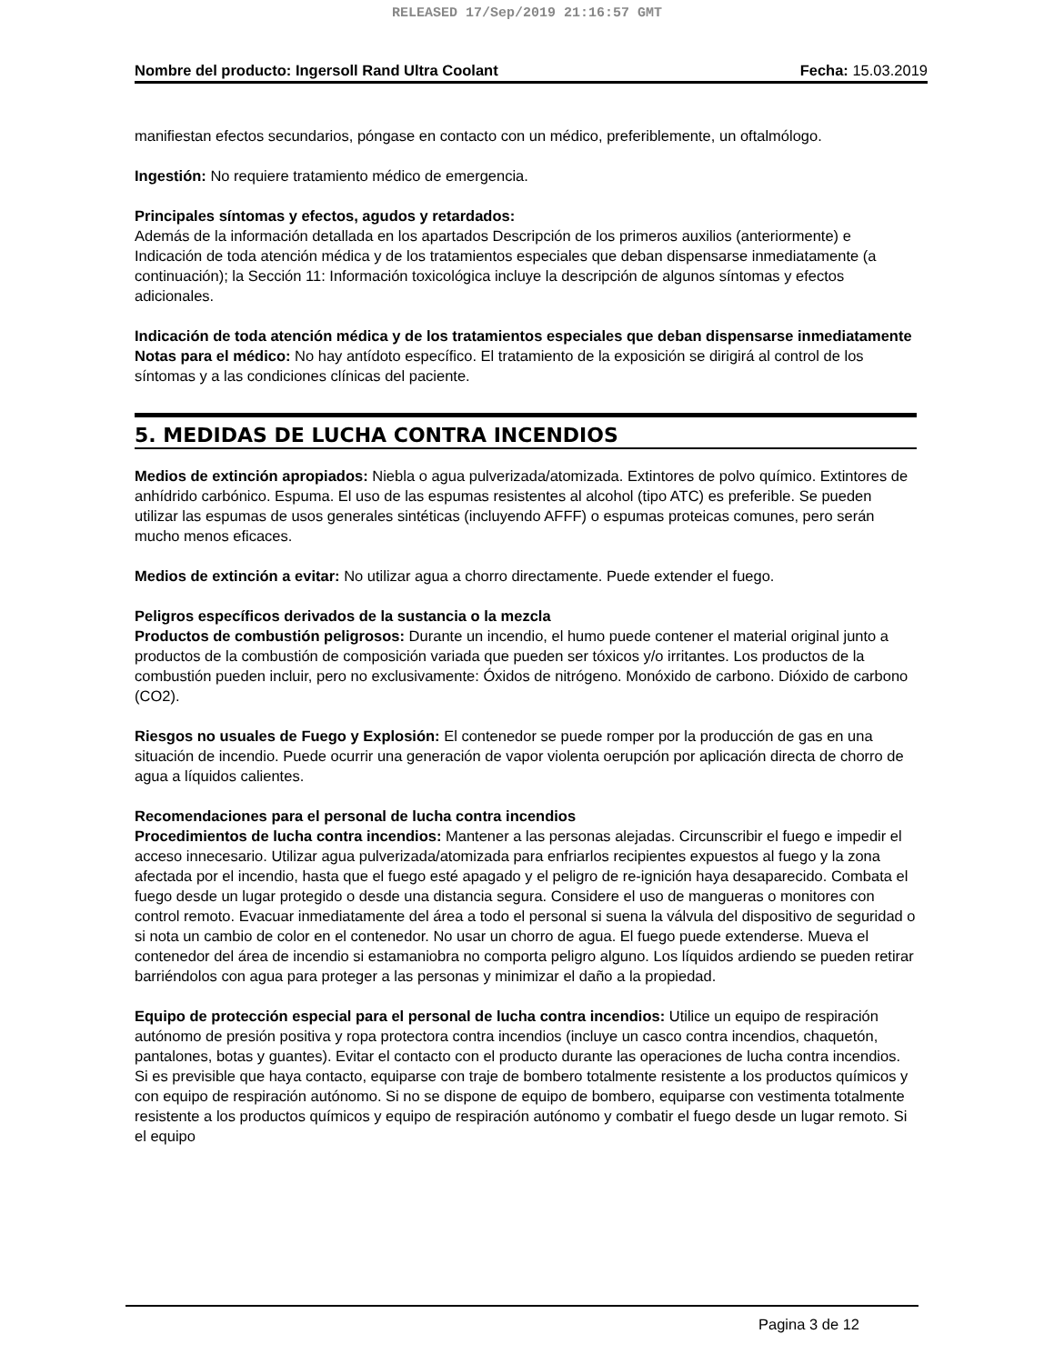RELEASED 17/Sep/2019 21:16:57 GMT
Nombre del producto: Ingersoll Rand Ultra Coolant Fecha: 15.03.2019
manifiestan efectos secundarios, póngase en contacto con un médico, preferiblemente, un oftalmólogo.
Ingestión: No requiere tratamiento médico de emergencia.
Principales síntomas y efectos, agudos y retardados:
Además de la información detallada en los apartados Descripción de los primeros auxilios (anteriormente) e Indicación de toda atención médica y de los tratamientos especiales que deban dispensarse inmediatamente (a continuación); la Sección 11: Información toxicológica incluye la descripción de algunos síntomas y efectos adicionales.
Indicación de toda atención médica y de los tratamientos especiales que deban dispensarse inmediatamente
Notas para el médico: No hay antídoto específico. El tratamiento de la exposición se dirigirá al control de los síntomas y a las condiciones clínicas del paciente.
5. MEDIDAS DE LUCHA CONTRA INCENDIOS
Medios de extinción apropiados: Niebla o agua pulverizada/atomizada. Extintores de polvo químico. Extintores de anhídrido carbónico. Espuma. El uso de las espumas resistentes al alcohol (tipo ATC) es preferible. Se pueden utilizar las espumas de usos generales sintéticas (incluyendo AFFF) o espumas proteicas comunes, pero serán mucho menos eficaces.
Medios de extinción a evitar: No utilizar agua a chorro directamente. Puede extender el fuego.
Peligros específicos derivados de la sustancia o la mezcla
Productos de combustión peligrosos: Durante un incendio, el humo puede contener el material original junto a productos de la combustión de composición variada que pueden ser tóxicos y/o irritantes. Los productos de la combustión pueden incluir, pero no exclusivamente: Óxidos de nitrógeno. Monóxido de carbono. Dióxido de carbono (CO2).
Riesgos no usuales de Fuego y Explosión: El contenedor se puede romper por la producción de gas en una situación de incendio. Puede ocurrir una generación de vapor violenta oerupción por aplicación directa de chorro de agua a líquidos calientes.
Recomendaciones para el personal de lucha contra incendios
Procedimientos de lucha contra incendios: Mantener a las personas alejadas. Circunscribir el fuego e impedir el acceso innecesario. Utilizar agua pulverizada/atomizada para enfriarlos recipientes expuestos al fuego y la zona afectada por el incendio, hasta que el fuego esté apagado y el peligro de re-ignición haya desaparecido. Combata el fuego desde un lugar protegido o desde una distancia segura. Considere el uso de mangueras o monitores con control remoto. Evacuar inmediatamente del área a todo el personal si suena la válvula del dispositivo de seguridad o si nota un cambio de color en el contenedor. No usar un chorro de agua. El fuego puede extenderse. Mueva el contenedor del área de incendio si estamaniobra no comporta peligro alguno. Los líquidos ardiendo se pueden retirar barriéndolos con agua para proteger a las personas y minimizar el daño a la propiedad.
Equipo de protección especial para el personal de lucha contra incendios: Utilice un equipo de respiración autónomo de presión positiva y ropa protectora contra incendios (incluye un casco contra incendios, chaquetón, pantalones, botas y guantes). Evitar el contacto con el producto durante las operaciones de lucha contra incendios. Si es previsible que haya contacto, equiparse con traje de bombero totalmente resistente a los productos químicos y con equipo de respiración autónomo. Si no se dispone de equipo de bombero, equiparse con vestimenta totalmente resistente a los productos químicos y equipo de respiración autónomo y combatir el fuego desde un lugar remoto. Si el equipo
Pagina 3 de 12